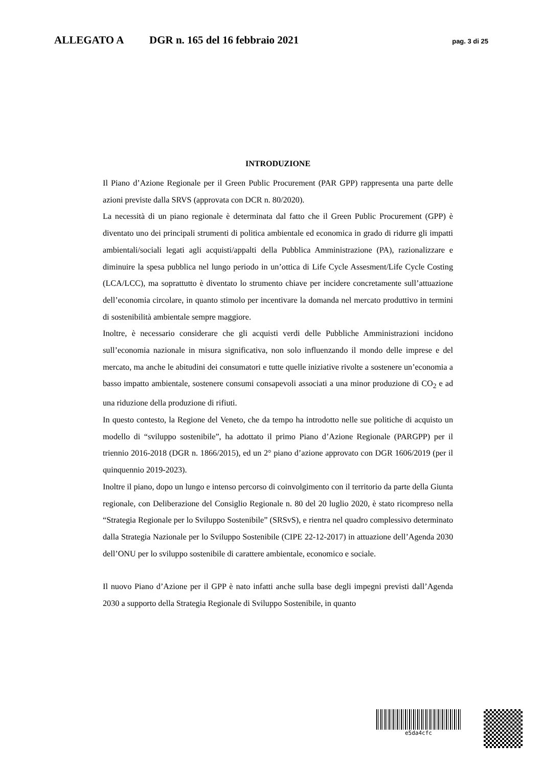ALLEGATO A DGR n. 165 del 16 febbraio 2021 pag. 3 di 25
INTRODUZIONE
Il Piano d’Azione Regionale per il Green Public Procurement (PAR GPP) rappresenta una parte delle azioni previste dalla SRVS (approvata con DCR n. 80/2020).
La necessità di un piano regionale è determinata dal fatto che il Green Public Procurement (GPP) è diventato uno dei principali strumenti di politica ambientale ed economica in grado di ridurre gli impatti ambientali/sociali legati agli acquisti/appalti della Pubblica Amministrazione (PA), razionalizzare e diminuire la spesa pubblica nel lungo periodo in un’ottica di Life Cycle Assesment/Life Cycle Costing (LCA/LCC), ma soprattutto è diventato lo strumento chiave per incidere concretamente sull’attuazione dell’economia circolare, in quanto stimolo per incentivare la domanda nel mercato produttivo in termini di sostenibilità ambientale sempre maggiore.
Inoltre, è necessario considerare che gli acquisti verdi delle Pubbliche Amministrazioni incidono sull’economia nazionale in misura significativa, non solo influenzando il mondo delle imprese e del mercato, ma anche le abitudini dei consumatori e tutte quelle iniziative rivolte a sostenere un’economia a basso impatto ambientale, sostenere consumi consapevoli associati a una minor produzione di CO<sub>2</sub> e ad una riduzione della produzione di rifiuti.
In questo contesto, la Regione del Veneto, che da tempo ha introdotto nelle sue politiche di acquisto un modello di “sviluppo sostenibile”, ha adottato il primo Piano d’Azione Regionale (PARGPP) per il triennio 2016-2018 (DGR n. 1866/2015), ed un 2° piano d’azione approvato con DGR 1606/2019 (per il quinquennio 2019-2023).
Inoltre il piano, dopo un lungo e intenso percorso di coinvolgimento con il territorio da parte della Giunta regionale, con Deliberazione del Consiglio Regionale n. 80 del 20 luglio 2020, è stato ricompreso nella “Strategia Regionale per lo Sviluppo Sostenibile” (SRSvS), e rientra nel quadro complessivo determinato dalla Strategia Nazionale per lo Sviluppo Sostenibile (CIPE 22-12-2017) in attuazione dell’Agenda 2030 dell’ONU per lo sviluppo sostenibile di carattere ambientale, economico e sociale.
Il nuovo Piano d’Azione per il GPP è nato infatti anche sulla base degli impegni previsti dall’Agenda 2030 a supporto della Strategia Regionale di Sviluppo Sostenibile, in quanto
e5da4cfc